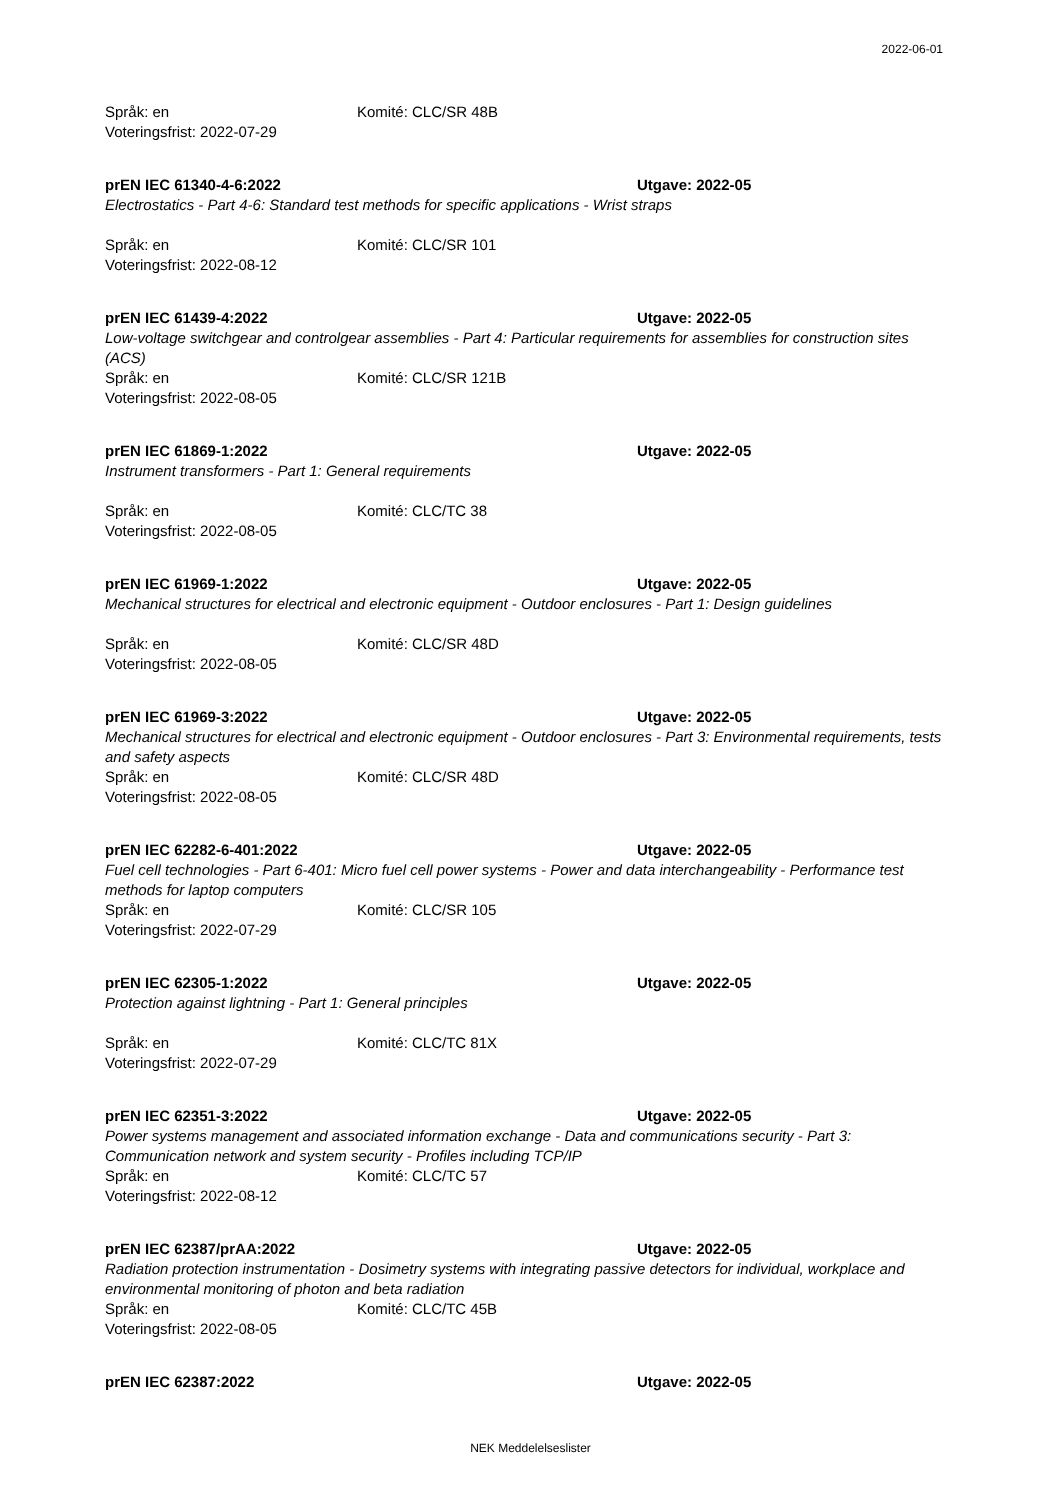2022-06-01
Språk: en Komité: CLC/SR 48B
Voteringsfrist: 2022-07-29
prEN IEC 61340-4-6:2022 Utgave: 2022-05
Electrostatics - Part 4-6: Standard test methods for specific applications - Wrist straps
Språk: en Komité: CLC/SR 101
Voteringsfrist: 2022-08-12
prEN IEC 61439-4:2022 Utgave: 2022-05
Low-voltage switchgear and controlgear assemblies - Part 4: Particular requirements for assemblies for construction sites (ACS)
Språk: en Komité: CLC/SR 121B
Voteringsfrist: 2022-08-05
prEN IEC 61869-1:2022 Utgave: 2022-05
Instrument transformers - Part 1: General requirements
Språk: en Komité: CLC/TC 38
Voteringsfrist: 2022-08-05
prEN IEC 61969-1:2022 Utgave: 2022-05
Mechanical structures for electrical and electronic equipment - Outdoor enclosures - Part 1: Design guidelines
Språk: en Komité: CLC/SR 48D
Voteringsfrist: 2022-08-05
prEN IEC 61969-3:2022 Utgave: 2022-05
Mechanical structures for electrical and electronic equipment - Outdoor enclosures - Part 3: Environmental requirements, tests and safety aspects
Språk: en Komité: CLC/SR 48D
Voteringsfrist: 2022-08-05
prEN IEC 62282-6-401:2022 Utgave: 2022-05
Fuel cell technologies - Part 6-401: Micro fuel cell power systems - Power and data interchangeability - Performance test methods for laptop computers
Språk: en Komité: CLC/SR 105
Voteringsfrist: 2022-07-29
prEN IEC 62305-1:2022 Utgave: 2022-05
Protection against lightning - Part 1: General principles
Språk: en Komité: CLC/TC 81X
Voteringsfrist: 2022-07-29
prEN IEC 62351-3:2022 Utgave: 2022-05
Power systems management and associated information exchange - Data and communications security - Part 3: Communication network and system security - Profiles including TCP/IP
Språk: en Komité: CLC/TC 57
Voteringsfrist: 2022-08-12
prEN IEC 62387/prAA:2022 Utgave: 2022-05
Radiation protection instrumentation - Dosimetry systems with integrating passive detectors for individual, workplace and environmental monitoring of photon and beta radiation
Språk: en Komité: CLC/TC 45B
Voteringsfrist: 2022-08-05
prEN IEC 62387:2022 Utgave: 2022-05
NEK Meddelelseslister